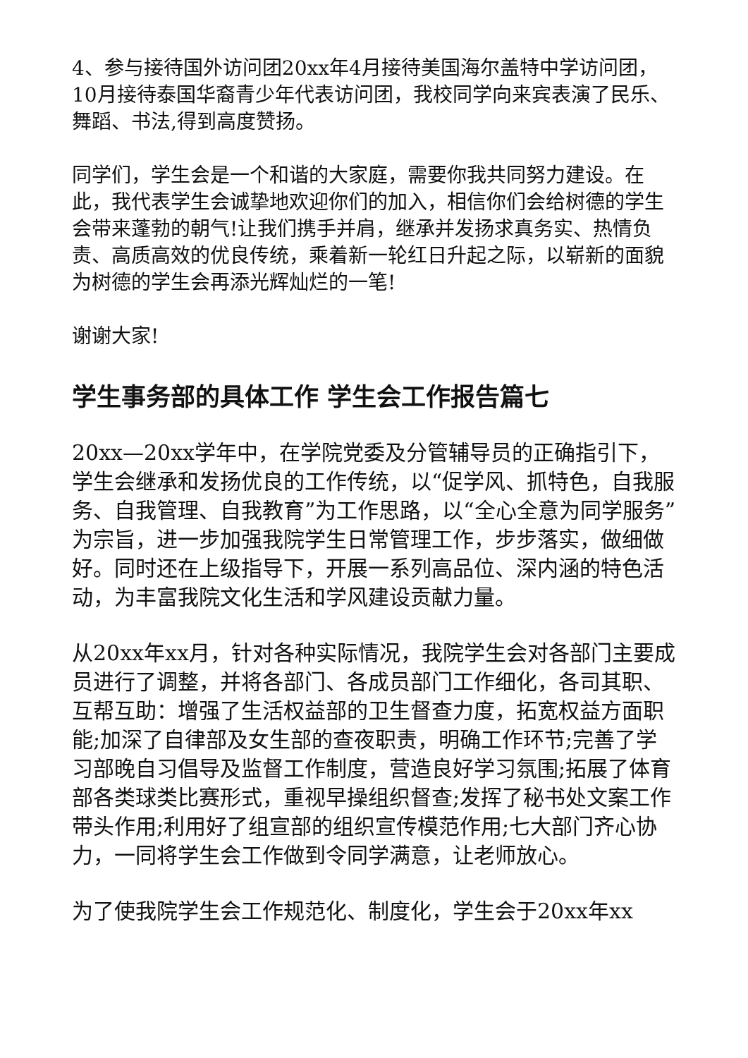4、参与接待国外访问团20xx年4月接待美国海尔盖特中学访问团，10月接待泰国华裔青少年代表访问团，我校同学向来宾表演了民乐、舞蹈、书法,得到高度赞扬。
同学们，学生会是一个和谐的大家庭，需要你我共同努力建设。在此，我代表学生会诚挚地欢迎你们的加入，相信你们会给树德的学生会带来蓬勃的朝气!让我们携手并肩，继承并发扬求真务实、热情负责、高质高效的优良传统，乘着新一轮红日升起之际，以崭新的面貌为树德的学生会再添光辉灿烂的一笔!
谢谢大家!
学生事务部的具体工作 学生会工作报告篇七
20xx—20xx学年中，在学院党委及分管辅导员的正确指引下，学生会继承和发扬优良的工作传统，以“促学风、抓特色，自我服务、自我管理、自我教育”为工作思路，以“全心全意为同学服务”为宗旨，进一步加强我院学生日常管理工作，步步落实，做细做好。同时还在上级指导下，开展一系列高品位、深内涵的特色活动，为丰富我院文化生活和学风建设贡献力量。
从20xx年xx月，针对各种实际情况，我院学生会对各部门主要成员进行了调整，并将各部门、各成员部门工作细化，各司其职、互帮互助：增强了生活权益部的卫生督查力度，拓宽权益方面职能;加深了自律部及女生部的查夜职责，明确工作环节;完善了学习部晚自习倡导及监督工作制度，营造良好学习氛围;拓展了体育部各类球类比赛形式，重视早操组织督查;发挥了秘书处文案工作带头作用;利用好了组宣部的组织宣传模范作用;七大部门齐心协力，一同将学生会工作做到令同学满意，让老师放心。
为了使我院学生会工作规范化、制度化，学生会于20xx年xx